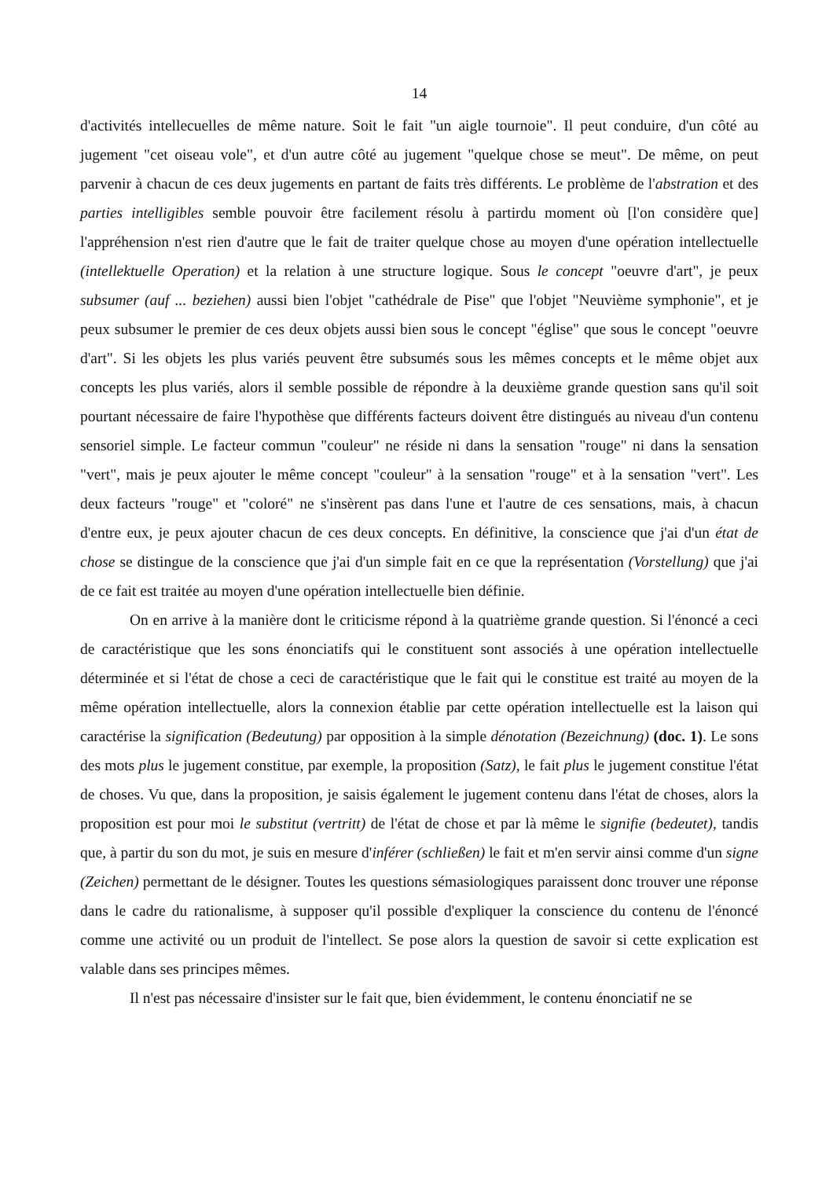14
d'activités intellecuelles de même nature. Soit le fait "un aigle tournoie". Il peut conduire, d'un côté au jugement "cet oiseau vole", et d'un autre côté au jugement "quelque chose se meut". De même, on peut parvenir à chacun de ces deux jugements en partant de faits très différents. Le problème de l'abstration et des parties intelligibles semble pouvoir être facilement résolu à partirdu moment où [l'on considère que] l'appréhension n'est rien d'autre que le fait de traiter quelque chose au moyen d'une opération intellectuelle (intellektuelle Operation) et la relation à une structure logique. Sous le concept "oeuvre d'art", je peux subsumer (auf ... beziehen) aussi bien l'objet "cathédrale de Pise" que l'objet "Neuvième symphonie", et je peux subsumer le premier de ces deux objets aussi bien sous le concept "église" que sous le concept "oeuvre d'art". Si les objets les plus variés peuvent être subsumés sous les mêmes concepts et le même objet aux concepts les plus variés, alors il semble possible de répondre à la deuxième grande question sans qu'il soit pourtant nécessaire de faire l'hypothèse que différents facteurs doivent être distingués au niveau d'un contenu sensoriel simple. Le facteur commun "couleur" ne réside ni dans la sensation "rouge" ni dans la sensation "vert", mais je peux ajouter le même concept "couleur" à la sensation "rouge" et à la sensation "vert". Les deux facteurs "rouge" et "coloré" ne s'insèrent pas dans l'une et l'autre de ces sensations, mais, à chacun d'entre eux, je peux ajouter chacun de ces deux concepts. En définitive, la conscience que j'ai d'un état de chose se distingue de la conscience que j'ai d'un simple fait en ce que la représentation (Vorstellung) que j'ai de ce fait est traitée au moyen d'une opération intellectuelle bien définie.
On en arrive à la manière dont le criticisme répond à la quatrième grande question. Si l'énoncé a ceci de caractéristique que les sons énonciatifs qui le constituent sont associés à une opération intellectuelle déterminée et si l'état de chose a ceci de caractéristique que le fait qui le constitue est traité au moyen de la même opération intellectuelle, alors la connexion établie par cette opération intellectuelle est la laison qui caractérise la signification (Bedeutung) par opposition à la simple dénotation (Bezeichnung) (doc. 1). Le sons des mots plus le jugement constitue, par exemple, la proposition (Satz), le fait plus le jugement constitue l'état de choses. Vu que, dans la proposition, je saisis également le jugement contenu dans l'état de choses, alors la proposition est pour moi le substitut (vertritt) de l'état de chose et par là même le signifie (bedeutet), tandis que, à partir du son du mot, je suis en mesure d'inférer (schließen) le fait et m'en servir ainsi comme d'un signe (Zeichen) permettant de le désigner. Toutes les questions sémasiologiques paraissent donc trouver une réponse dans le cadre du rationalisme, à supposer qu'il possible d'expliquer la conscience du contenu de l'énoncé comme une activité ou un produit de l'intellect. Se pose alors la question de savoir si cette explication est valable dans ses principes mêmes.
Il n'est pas nécessaire d'insister sur le fait que, bien évidemment, le contenu énonciatif ne se